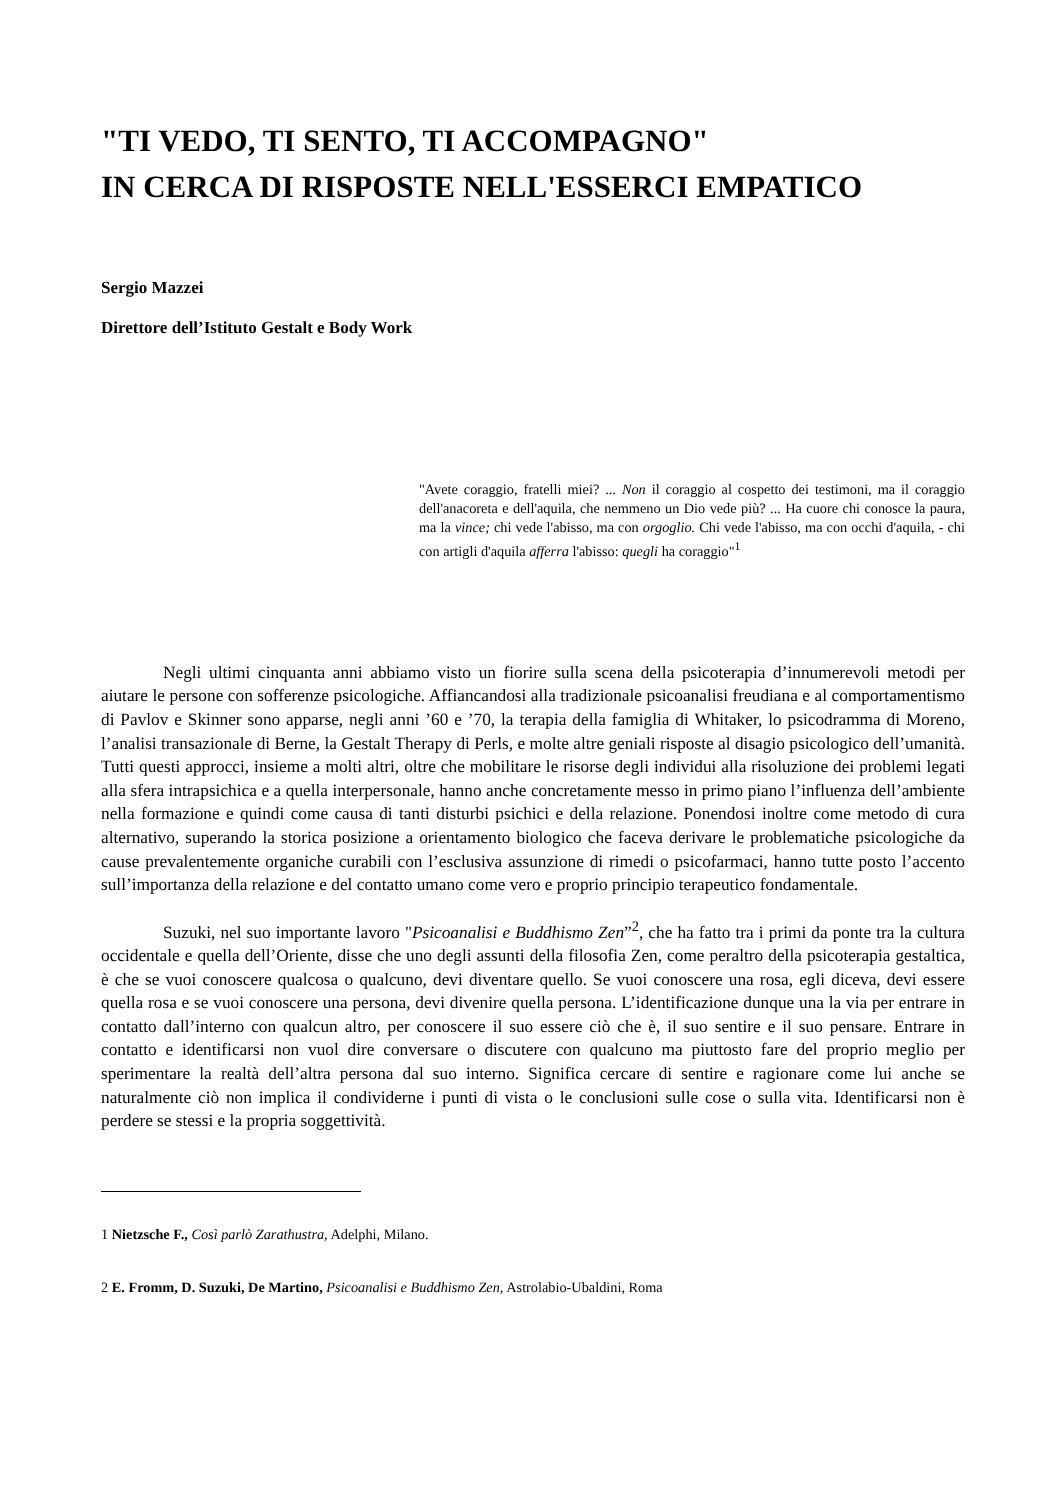"TI VEDO, TI SENTO, TI ACCOMPAGNO"
IN CERCA DI RISPOSTE NELL'ESSERCI EMPATICO
Sergio Mazzei
Direttore dell’Istituto Gestalt e Body Work
"Avete coraggio, fratelli miei? ... Non il coraggio al cospetto dei testimoni, ma il coraggio dell'anacoreta e dell'aquila, che nemmeno un Dio vede più? ... Ha cuore chi conosce la paura, ma la vince; chi vede l'abisso, ma con orgoglio. Chi vede l'abisso, ma con occhi d'aquila, - chi con artigli d'aquila afferra l'abisso: quegli ha coraggio"<sup>1</sup>
Negli ultimi cinquanta anni abbiamo visto un fiorire sulla scena della psicoterapia d’innumerevoli metodi per aiutare le persone con sofferenze psicologiche. Affiancandosi alla tradizionale psicoanalisi freudiana e al comportamentismo di Pavlov e Skinner sono apparse, negli anni ’60 e ’70, la terapia della famiglia di Whitaker, lo psicodramma di Moreno, l’analisi transazionale di Berne, la Gestalt Therapy di Perls, e molte altre geniali risposte al disagio psicologico dell’umanità. Tutti questi approcci, insieme a molti altri, oltre che mobilitare le risorse degli individui alla risoluzione dei problemi legati alla sfera intrapsichica e a quella interpersonale, hanno anche concretamente messo in primo piano l’influenza dell’ambiente nella formazione e quindi come causa di tanti disturbi psichici e della relazione. Ponendosi inoltre come metodo di cura alternativo, superando la storica posizione a orientamento biologico che faceva derivare le problematiche psicologiche da cause prevalentemente organiche curabili con l’esclusiva assunzione di rimedi o psicofarmaci, hanno tutte posto l’accento sull’importanza della relazione e del contatto umano come vero e proprio principio terapeutico fondamentale.
Suzuki, nel suo importante lavoro "Psicoanalisi e Buddhismo Zen”<sup>2</sup>, che ha fatto tra i primi da ponte tra la cultura occidentale e quella dell’Oriente, disse che uno degli assunti della filosofia Zen, come peraltro della psicoterapia gestaltica, è che se vuoi conoscere qualcosa o qualcuno, devi diventare quello. Se vuoi conoscere una rosa, egli diceva, devi essere quella rosa e se vuoi conoscere una persona, devi divenire quella persona. L’identificazione dunque una la via per entrare in contatto dall’interno con qualcun altro, per conoscere il suo essere ciò che è, il suo sentire e il suo pensare. Entrare in contatto e identificarsi non vuol dire conversare o discutere con qualcuno ma piuttosto fare del proprio meglio per sperimentare la realtà dell’altra persona dal suo interno. Significa cercare di sentire e ragionare come lui anche se naturalmente ciò non implica il condividerne i punti di vista o le conclusioni sulle cose o sulla vita. Identificarsi non è perdere se stessi e la propria soggettività.
1 Nietzsche F., Così parlò Zarathustra, Adelphi, Milano.
2 E. Fromm, D. Suzuki, De Martino, Psicoanalisi e Buddhismo Zen, Astrolabio-Ubaldini, Roma